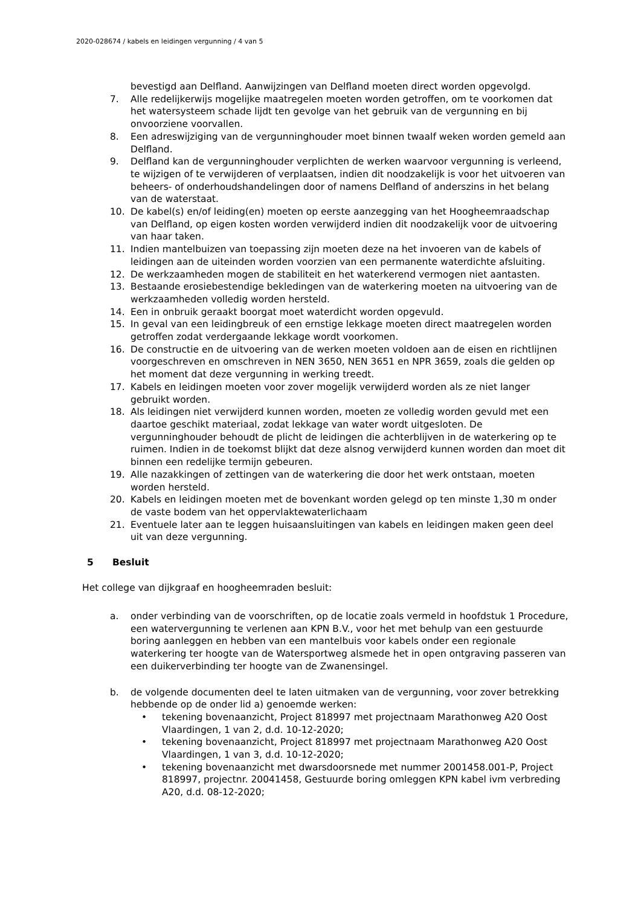2020-028674 / kabels en leidingen vergunning / 4 van 5
bevestigd aan Delfland. Aanwijzingen van Delfland moeten direct worden opgevolgd.
7. Alle redelijkerwijs mogelijke maatregelen moeten worden getroffen, om te voorkomen dat het watersysteem schade lijdt ten gevolge van het gebruik van de vergunning en bij onvoorziene voorvallen.
8. Een adreswijziging van de vergunninghouder moet binnen twaalf weken worden gemeld aan Delfland.
9. Delfland kan de vergunninghouder verplichten de werken waarvoor vergunning is verleend, te wijzigen of te verwijderen of verplaatsen, indien dit noodzakelijk is voor het uitvoeren van beheers- of onderhoudshandelingen door of namens Delfland of anderszins in het belang van de waterstaat.
10. De kabel(s) en/of leiding(en) moeten op eerste aanzegging van het Hoogheemraadschap van Delfland, op eigen kosten worden verwijderd indien dit noodzakelijk voor de uitvoering van haar taken.
11. Indien mantelbuizen van toepassing zijn moeten deze na het invoeren van de kabels of leidingen aan de uiteinden worden voorzien van een permanente waterdichte afsluiting.
12. De werkzaamheden mogen de stabiliteit en het waterkerend vermogen niet aantasten.
13. Bestaande erosiebestendige bekledingen van de waterkering moeten na uitvoering van de werkzaamheden volledig worden hersteld.
14. Een in onbruik geraakt boorgat moet waterdicht worden opgevuld.
15. In geval van een leidingbreuk of een ernstige lekkage moeten direct maatregelen worden getroffen zodat verdergaande lekkage wordt voorkomen.
16. De constructie en de uitvoering van de werken moeten voldoen aan de eisen en richtlijnen voorgeschreven en omschreven in NEN 3650, NEN 3651 en NPR 3659, zoals die gelden op het moment dat deze vergunning in werking treedt.
17. Kabels en leidingen moeten voor zover mogelijk verwijderd worden als ze niet langer gebruikt worden.
18. Als leidingen niet verwijderd kunnen worden, moeten ze volledig worden gevuld met een daartoe geschikt materiaal, zodat lekkage van water wordt uitgesloten. De vergunninghouder behoudt de plicht de leidingen die achterblijven in de waterkering op te ruimen. Indien in de toekomst blijkt dat deze alsnog verwijderd kunnen worden dan moet dit binnen een redelijke termijn gebeuren.
19. Alle nazakkingen of zettingen van de waterkering die door het werk ontstaan, moeten worden hersteld.
20. Kabels en leidingen moeten met de bovenkant worden gelegd op ten minste 1,30 m onder de vaste bodem van het oppervlaktewaterlichaam
21. Eventuele later aan te leggen huisaansluitingen van kabels en leidingen maken geen deel uit van deze vergunning.
5 Besluit
Het college van dijkgraaf en hoogheemraden besluit:
a. onder verbinding van de voorschriften, op de locatie zoals vermeld in hoofdstuk 1 Procedure, een watervergunning te verlenen aan KPN B.V., voor het met behulp van een gestuurde boring aanleggen en hebben van een mantelbuis voor kabels onder een regionale waterkering ter hoogte van de Watersportweg alsmede het in open ontgraving passeren van een duikerverbinding ter hoogte van de Zwanensingel.
b. de volgende documenten deel te laten uitmaken van de vergunning, voor zover betrekking hebbende op de onder lid a) genoemde werken:
• tekening bovenaanzicht, Project 818997 met projectnaam Marathonweg A20 Oost Vlaardingen, 1 van 2, d.d. 10-12-2020;
• tekening bovenaanzicht, Project 818997 met projectnaam Marathonweg A20 Oost Vlaardingen, 1 van 3, d.d. 10-12-2020;
• tekening bovenaanzicht met dwarsdoorsnede met nummer 2001458.001-P, Project 818997, projectnr. 20041458, Gestuurde boring omleggen KPN kabel ivm verbreding A20, d.d. 08-12-2020;